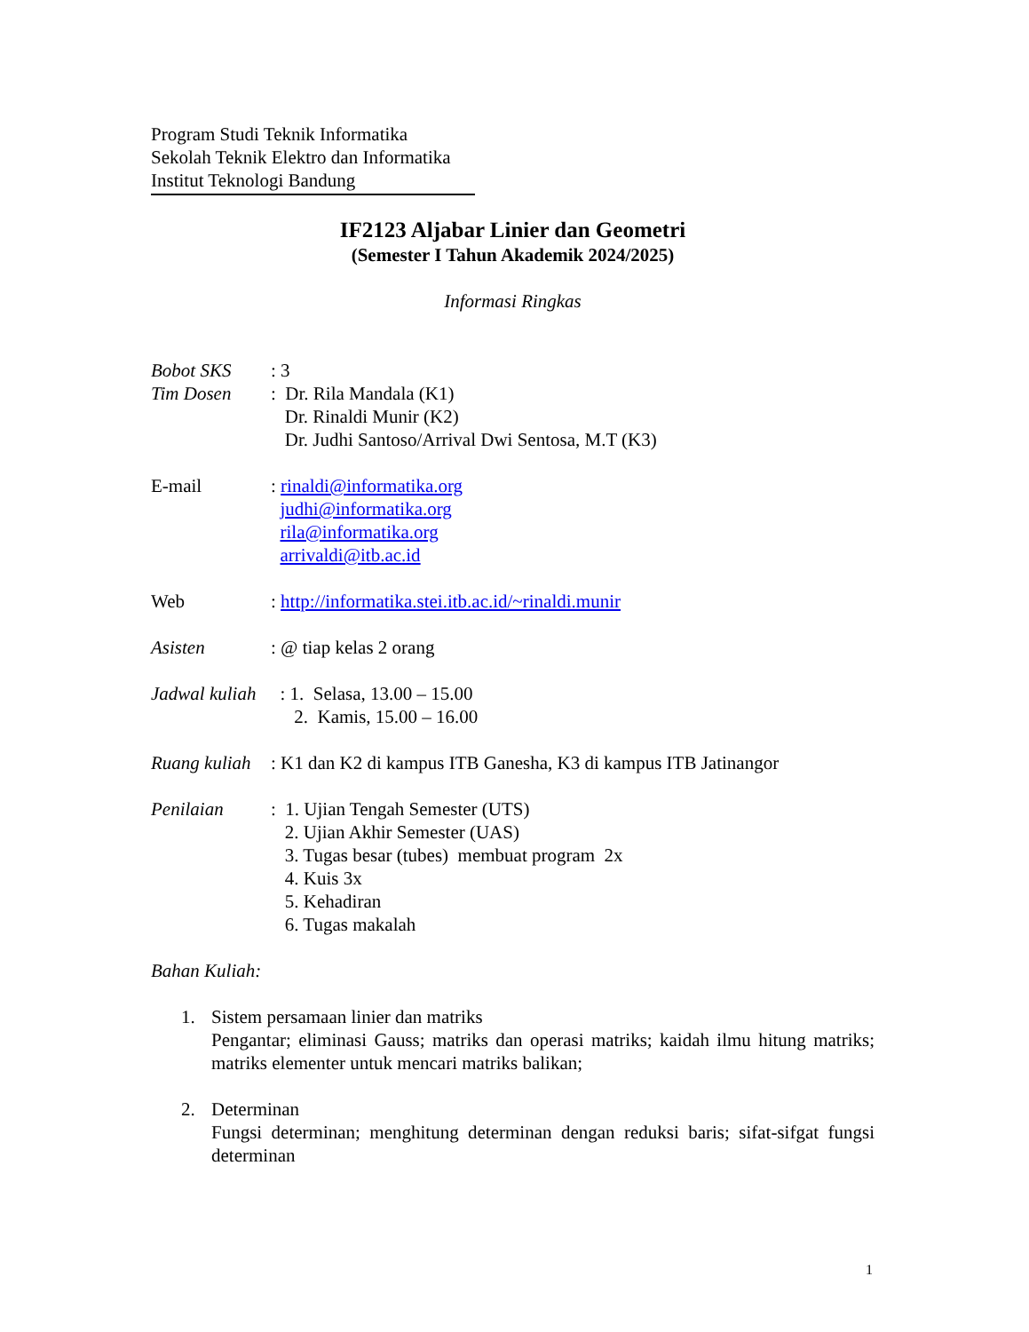Program Studi Teknik Informatika
Sekolah Teknik Elektro dan Informatika
Institut Teknologi Bandung
IF2123 Aljabar Linier dan Geometri
(Semester I Tahun Akademik 2024/2025)
Informasi Ringkas
Bobot SKS : 3
Tim Dosen : Dr. Rila Mandala (K1)
Dr. Rinaldi Munir (K2)
Dr. Judhi Santoso/Arrival Dwi Sentosa, M.T (K3)
E-mail : rinaldi@informatika.org
judhi@informatika.org
rila@informatika.org
arrivaldi@itb.ac.id
Web : http://informatika.stei.itb.ac.id/~rinaldi.munir
Asisten : @ tiap kelas 2 orang
Jadwal kuliah
: 1. Selasa, 13.00 – 15.00
2. Kamis, 15.00 – 16.00
Ruang kuliah
: K1 dan K2 di kampus ITB Ganesha, K3 di kampus ITB Jatinangor
Penilaian : 1. Ujian Tengah Semester (UTS)
2. Ujian Akhir Semester (UAS)
3. Tugas besar (tubes) membuat program 2x
4. Kuis 3x
5. Kehadiran
6. Tugas makalah
Bahan Kuliah:
1. Sistem persamaan linier dan matriks
Pengantar; eliminasi Gauss; matriks dan operasi matriks; kaidah ilmu hitung matriks; matriks elementer untuk mencari matriks balikan;
2. Determinan
Fungsi determinan; menghitung determinan dengan reduksi baris; sifat-sifgat fungsi determinan
1